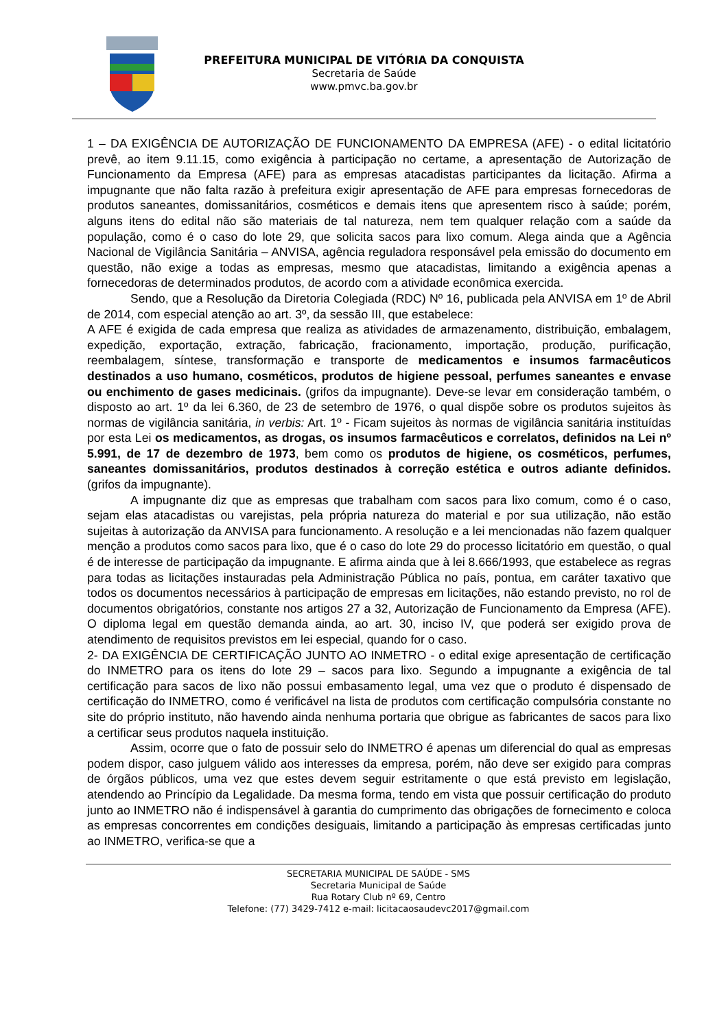PREFEITURA MUNICIPAL DE VITÓRIA DA CONQUISTA
Secretaria de Saúde
www.pmvc.ba.gov.br
1 – DA EXIGÊNCIA DE AUTORIZAÇÃO DE FUNCIONAMENTO DA EMPRESA (AFE) - o edital licitatório prevê, ao item 9.11.15, como exigência à participação no certame, a apresentação de Autorização de Funcionamento da Empresa (AFE) para as empresas atacadistas participantes da licitação. Afirma a impugnante que não falta razão à prefeitura exigir apresentação de AFE para empresas fornecedoras de produtos saneantes, domissanitários, cosméticos e demais itens que apresentem risco à saúde; porém, alguns itens do edital não são materiais de tal natureza, nem tem qualquer relação com a saúde da população, como é o caso do lote 29, que solicita sacos para lixo comum. Alega ainda que a Agência Nacional de Vigilância Sanitária – ANVISA, agência reguladora responsável pela emissão do documento em questão, não exige a todas as empresas, mesmo que atacadistas, limitando a exigência apenas a fornecedoras de determinados produtos, de acordo com a atividade econômica exercida.
Sendo, que a Resolução da Diretoria Colegiada (RDC) Nº 16, publicada pela ANVISA em 1º de Abril de 2014, com especial atenção ao art. 3º, da sessão III, que estabelece:
A AFE é exigida de cada empresa que realiza as atividades de armazenamento, distribuição, embalagem, expedição, exportação, extração, fabricação, fracionamento, importação, produção, purificação, reembalagem, síntese, transformação e transporte de medicamentos e insumos farmacêuticos destinados a uso humano, cosméticos, produtos de higiene pessoal, perfumes saneantes e envase ou enchimento de gases medicinais. (grifos da impugnante). Deve-se levar em consideração também, o disposto ao art. 1º da lei 6.360, de 23 de setembro de 1976, o qual dispõe sobre os produtos sujeitos às normas de vigilância sanitária, in verbis: Art. 1º - Ficam sujeitos às normas de vigilância sanitária instituídas por esta Lei os medicamentos, as drogas, os insumos farmacêuticos e correlatos, definidos na Lei nº 5.991, de 17 de dezembro de 1973, bem como os produtos de higiene, os cosméticos, perfumes, saneantes domissanitários, produtos destinados à correção estética e outros adiante definidos. (grifos da impugnante).
A impugnante diz que as empresas que trabalham com sacos para lixo comum, como é o caso, sejam elas atacadistas ou varejistas, pela própria natureza do material e por sua utilização, não estão sujeitas à autorização da ANVISA para funcionamento. A resolução e a lei mencionadas não fazem qualquer menção a produtos como sacos para lixo, que é o caso do lote 29 do processo licitatório em questão, o qual é de interesse de participação da impugnante. E afirma ainda que à lei 8.666/1993, que estabelece as regras para todas as licitações instauradas pela Administração Pública no país, pontua, em caráter taxativo que todos os documentos necessários à participação de empresas em licitações, não estando previsto, no rol de documentos obrigatórios, constante nos artigos 27 a 32, Autorização de Funcionamento da Empresa (AFE). O diploma legal em questão demanda ainda, ao art. 30, inciso IV, que poderá ser exigido prova de atendimento de requisitos previstos em lei especial, quando for o caso.
2- DA EXIGÊNCIA DE CERTIFICAÇÃO JUNTO AO INMETRO - o edital exige apresentação de certificação do INMETRO para os itens do lote 29 – sacos para lixo. Segundo a impugnante a exigência de tal certificação para sacos de lixo não possui embasamento legal, uma vez que o produto é dispensado de certificação do INMETRO, como é verificável na lista de produtos com certificação compulsória constante no site do próprio instituto, não havendo ainda nenhuma portaria que obrigue as fabricantes de sacos para lixo a certificar seus produtos naquela instituição.
Assim, ocorre que o fato de possuir selo do INMETRO é apenas um diferencial do qual as empresas podem dispor, caso julguem válido aos interesses da empresa, porém, não deve ser exigido para compras de órgãos públicos, uma vez que estes devem seguir estritamente o que está previsto em legislação, atendendo ao Princípio da Legalidade. Da mesma forma, tendo em vista que possuir certificação do produto junto ao INMETRO não é indispensável à garantia do cumprimento das obrigações de fornecimento e coloca as empresas concorrentes em condições desiguais, limitando a participação às empresas certificadas junto ao INMETRO, verifica-se que a
SECRETARIA MUNICIPAL DE SAÚDE - SMS
Secretaria Municipal de Saúde
Rua Rotary Club nº 69, Centro
Telefone: (77) 3429-7412 e-mail: licitacaosaudevc2017@gmail.com